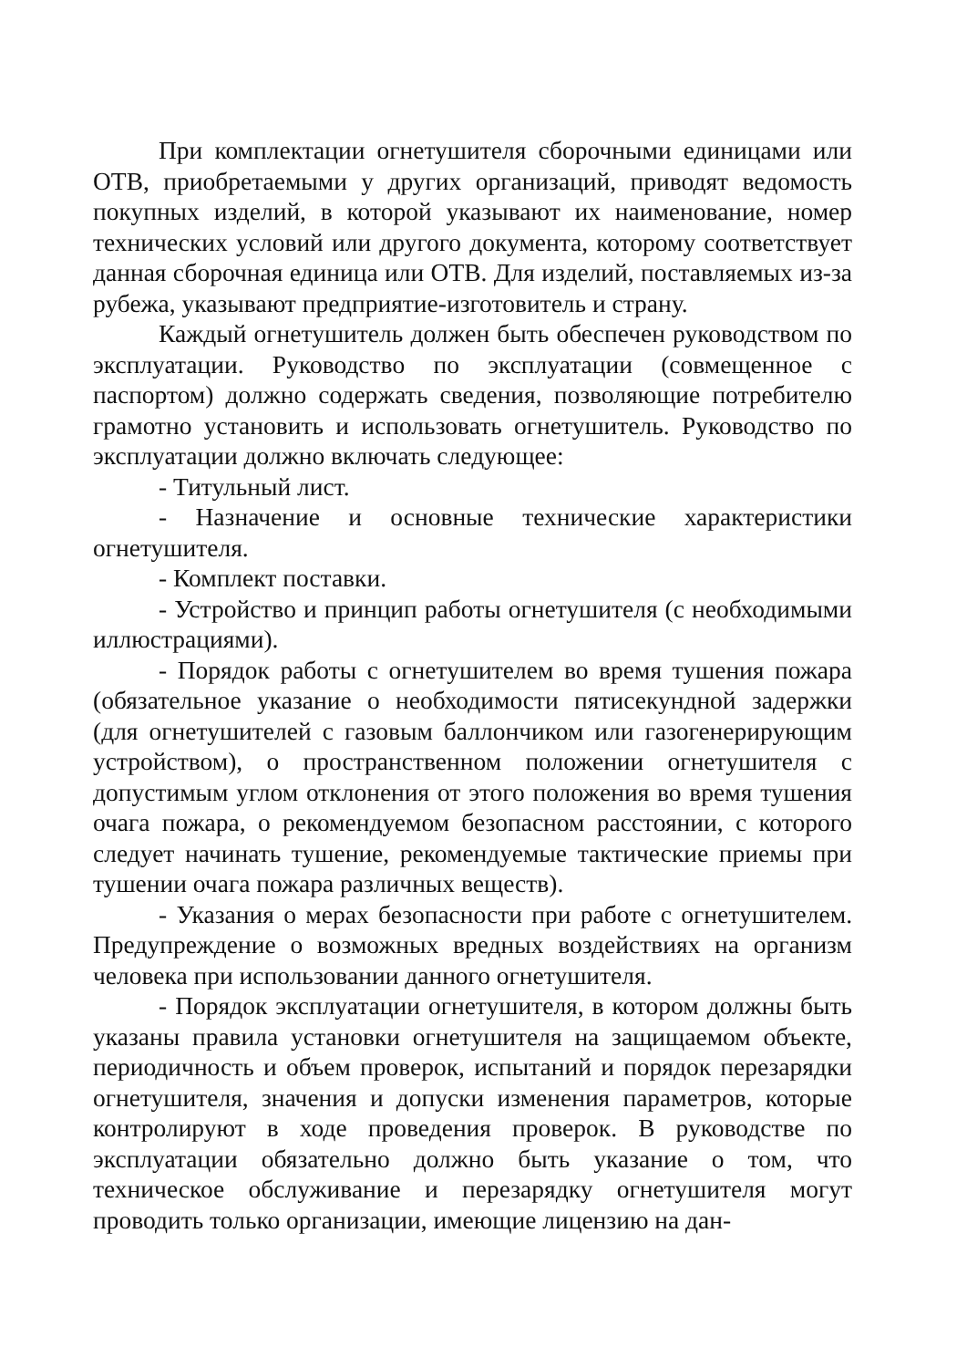При комплектации огнетушителя сборочными единицами или ОТВ, приобретаемыми у других организаций, приводят ведомость покупных изделий, в которой указывают их наименование, номер технических условий или другого документа, которому соответствует данная сборочная единица или ОТВ. Для изделий, поставляемых из-за рубежа, указывают предприятие-изготовитель и страну.
Каждый огнетушитель должен быть обеспечен руководством по эксплуатации. Руководство по эксплуатации (совмещенное с паспортом) должно содержать сведения, позволяющие потребителю грамотно установить и использовать огнетушитель. Руководство по эксплуатации должно включать следующее:
- Титульный лист.
- Назначение и основные технические характеристики огнетушителя.
- Комплект поставки.
- Устройство и принцип работы огнетушителя (с необходимыми иллюстрациями).
- Порядок работы с огнетушителем во время тушения пожара (обязательное указание о необходимости пятисекундной задержки (для огнетушителей с газовым баллончиком или газогенерирующим устройством), о пространственном положении огнетушителя с допустимым углом отклонения от этого положения во время тушения очага пожара, о рекомендуемом безопасном расстоянии, с которого следует начинать тушение, рекомендуемые тактические приемы при тушении очага пожара различных веществ).
- Указания о мерах безопасности при работе с огнетушителем. Предупреждение о возможных вредных воздействиях на организм человека при использовании данного огнетушителя.
- Порядок эксплуатации огнетушителя, в котором должны быть указаны правила установки огнетушителя на защищаемом объекте, периодичность и объем проверок, испытаний и порядок перезарядки огнетушителя, значения и допуски изменения параметров, которые контролируют в ходе проведения проверок. В руководстве по эксплуатации обязательно должно быть указание о том, что техническое обслуживание и перезарядку огнетушителя могут проводить только организации, имеющие лицензию на дан-